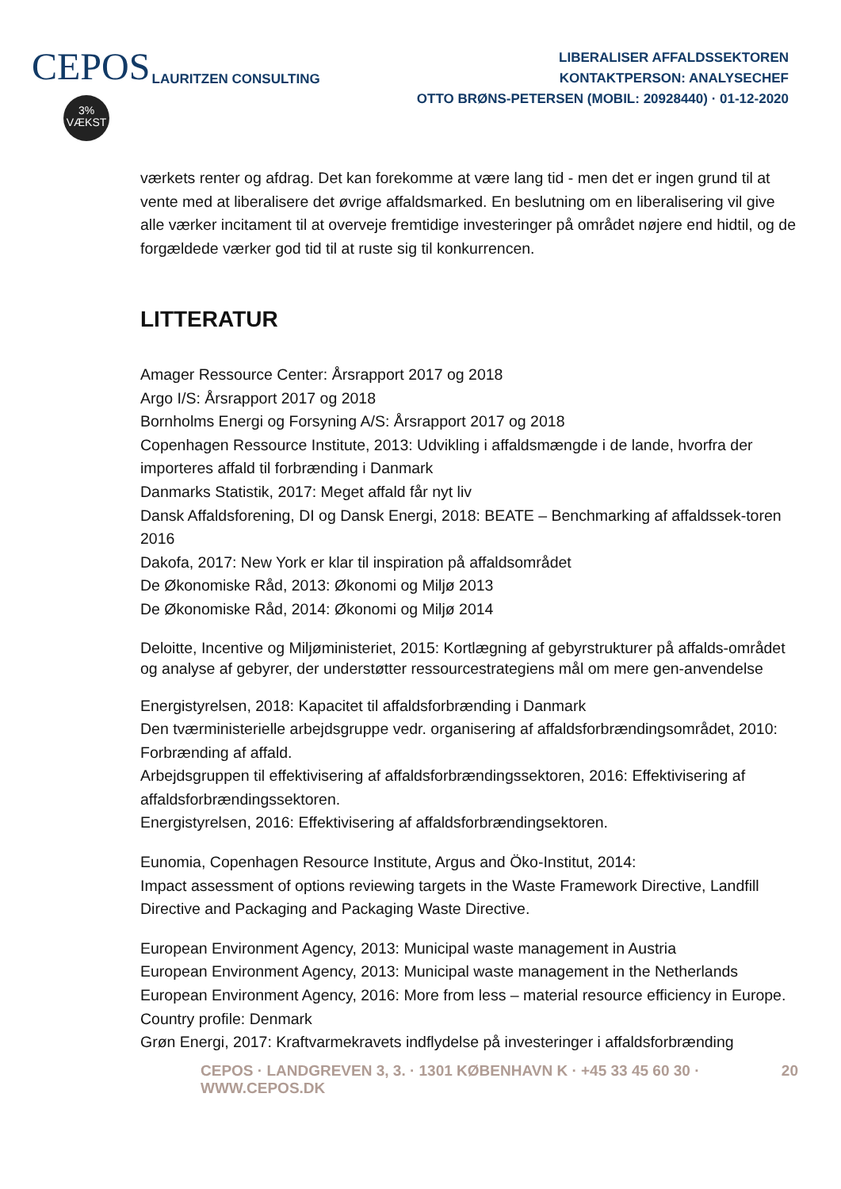CEPOS
3%
VÆKST
LAURITZEN CONSULTING
LIBERALISER AFFALDSSEKTOREN
KONTAKTPERSON: ANALYSECHEF
OTTO BRØNS-PETERSEN (MOBIL: 20928440) · 01-12-2020
værkets renter og afdrag. Det kan forekomme at være lang tid - men det er ingen grund til at vente med at liberalisere det øvrige affaldsmarked. En beslutning om en liberalisering vil give alle værker incitament til at overveje fremtidige investeringer på området nøjere end hidtil, og de forgældede værker god tid til at ruste sig til konkurrencen.
LITTERATUR
Amager Ressource Center: Årsrapport 2017 og 2018
Argo I/S: Årsrapport 2017 og 2018
Bornholms Energi og Forsyning A/S: Årsrapport 2017 og 2018
Copenhagen Ressource Institute, 2013: Udvikling i affaldsmængde i de lande, hvorfra der importeres affald til forbrænding i Danmark
Danmarks Statistik, 2017: Meget affald får nyt liv
Dansk Affaldsforening, DI og Dansk Energi, 2018: BEATE – Benchmarking af affaldssek-toren 2016
Dakofa, 2017: New York er klar til inspiration på affaldsområdet
De Økonomiske Råd, 2013: Økonomi og Miljø 2013
De Økonomiske Råd, 2014: Økonomi og Miljø 2014
Deloitte, Incentive og Miljøministeriet, 2015: Kortlægning af gebyrstrukturer på affalds-området og analyse af gebyrer, der understøtter ressourcestrategiens mål om mere gen-anvendelse
Energistyrelsen, 2018: Kapacitet til affaldsforbrænding i Danmark
Den tværministerielle arbejdsgruppe vedr. organisering af affaldsforbrændingsområdet, 2010: Forbrænding af affald.
Arbejdsgruppen til effektivisering af affaldsforbrændingssektoren, 2016: Effektivisering af affaldsforbrændingssektoren.
Energistyrelsen, 2016: Effektivisering af affaldsforbrændingsektoren.
Eunomia, Copenhagen Resource Institute, Argus and Öko-Institut, 2014:
Impact assessment of options reviewing targets in the Waste Framework Directive, Landfill Directive and Packaging and Packaging Waste Directive.
European Environment Agency, 2013: Municipal waste management in Austria
European Environment Agency, 2013: Municipal waste management in the Netherlands
European Environment Agency, 2016: More from less – material resource efficiency in Europe. Country profile: Denmark
Grøn Energi, 2017: Kraftvarmekravets indflydelse på investeringer i affaldsforbrænding
CEPOS · LANDGREVEN 3, 3. · 1301 KØBENHAVN K · +45 33 45 60 30 · WWW.CEPOS.DK 20